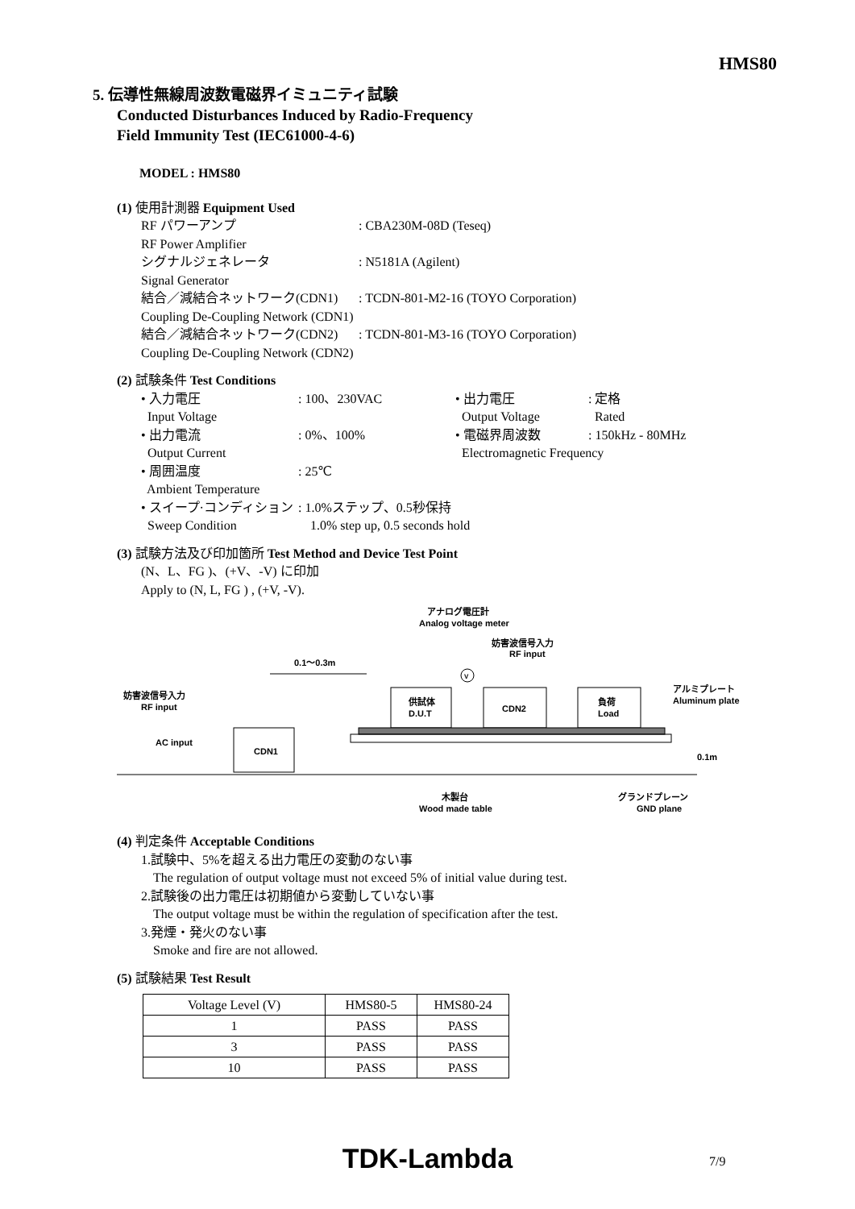HMS80
5. 伝導性無線周波数電磁界イミュニティ試験
Conducted Disturbances Induced by Radio-Frequency
Field Immunity Test (IEC61000-4-6)
MODEL : HMS80
(1) 使用計測器 Equipment Used
RF パワーアンプ: CBA230M-08D (Teseq)
RF Power Amplifier
シグナルジェネレータ: N5181A (Agilent)
Signal Generator
結合／減結合ネットワーク(CDN1): TCDN-801-M2-16 (TOYO Corporation)
Coupling De-Coupling Network (CDN1)
結合／減結合ネットワーク(CDN2): TCDN-801-M3-16 (TOYO Corporation)
Coupling De-Coupling Network (CDN2)
(2) 試験条件 Test Conditions
• 入力電圧: 100、230VAC • 出力電圧: 定格
Input Voltage Output Voltage Rated
• 出力電流: 0%、100% • 電磁界周波数: 150kHz - 80MHz
Output Current Electromagnetic Frequency
• 周囲温度: 25℃
Ambient Temperature
• スイープ·コンディション: 1.0%ステップ、0.5秒保持
Sweep Condition 1.0% step up, 0.5 seconds hold
(3) 試験方法及び印加箇所 Test Method and Device Test Point
(N、L、FG )、(+V、-V) に印加
Apply to (N, L, FG ) , (+V, -V).
アナログ電圧計
Analog voltage meter
妨害波信号入力
RF input
0.1～0.3m
妨害波信号入力
RF input
アルミプレート
Aluminum plate
供試体
D.U.T
CDN2
負荷
Load
V
AC input
CDN1
0.1m
木製台
Wood made table
グランドプレーン
GND plane
(4) 判定条件 Acceptable Conditions
1.試験中、5%を超える出力電圧の変動のない事
The regulation of output voltage must not exceed 5% of initial value during test.
2.試験後の出力電圧は初期値から変動していない事
The output voltage must be within the regulation of specification after the test.
3.発煙・発火のない事
Smoke and fire are not allowed.
(5) 試験結果 Test Result
| Voltage Level (V) | HMS80-5 | HMS80-24 |
| --- | --- | --- |
| 1 | PASS | PASS |
| 3 | PASS | PASS |
| 10 | PASS | PASS |
TDK-Lambda 7/9